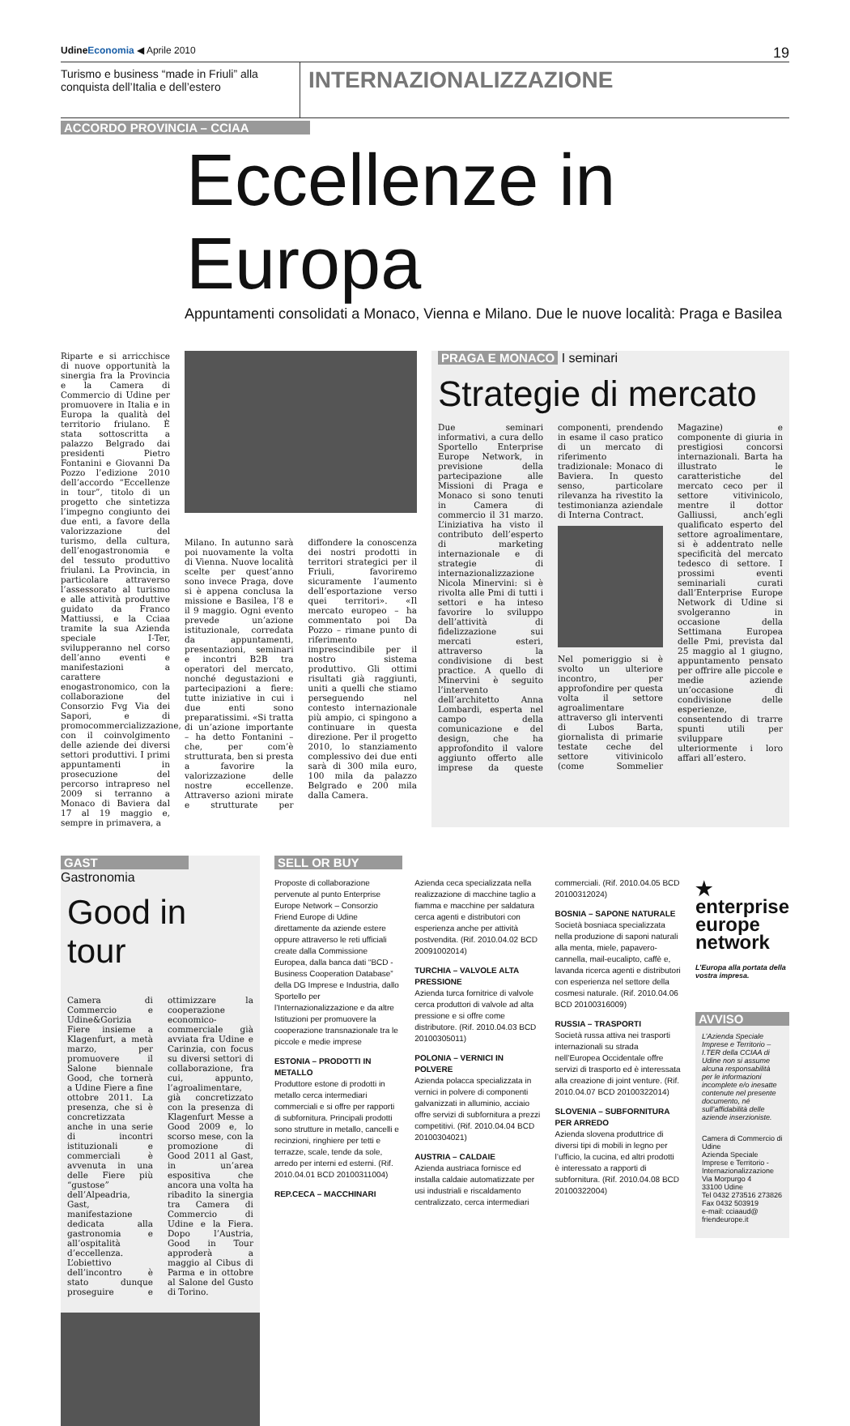UdineEconomia ◀ Aprile 2010 19
Turismo e business “made in Friuli” alla conquista dell’Italia e dell’estero
INTERNAZIONALIZZAZIONE
ACCORDO PROVINCIA – CCIAA
Eccellenze in Europa
Appuntamenti consolidati a Monaco, Vienna e Milano. Due le nuove località: Praga e Basilea
Riparte e si arricchisce di nuove opportunità la sinergia fra la Provincia e la Camera di Commercio di Udine per promuovere in Italia e in Europa la qualità del territorio friulano. È stata sottoscritta a palazzo Belgrado dai presidenti Pietro Fontanini e Giovanni Da Pozzo l’edizione 2010 dell’accordo “Eccellenze in tour”, titolo di un progetto che sintetizza l’impegno congiunto dei due enti, a favore della valorizzazione del turismo, della cultura, dell’enogastronomia e del tessuto produttivo friulani. La Provincia, in particolare attraverso l’assessorato al turismo e alle attività produttive guidato da Franco Mattiussi, e la Cciaa tramite la sua Azienda speciale I-Ter, svilupperanno nel corso dell’anno eventi e manifestazioni a carattere enogastronomico, con la collaborazione del Consorzio Fvg Via dei Sapori, e di promocommercializzazione, con il coinvolgimento delle aziende dei diversi settori produttivi. I primi appuntamenti in prosecuzione del percorso intrapreso nel 2009 si terranno a Monaco di Baviera dal 17 al 19 maggio e, sempre in primavera, a
Milano. In autunno sarà poi nuovamente la volta di Vienna. Nuove località scelte per quest’anno sono invece Praga, dove si è appena conclusa la missione e Basilea, l’8 e il 9 maggio. Ogni evento prevede un’azione istituzionale, corredata da appuntamenti, presentazioni, seminari e incontri B2B tra operatori del mercato, nonché degustazioni e partecipazioni a fiere: tutte iniziative in cui i due enti sono preparatissimi. «Si tratta di un’azione importante – ha detto Fontanini – che, per com’è strutturata, ben si presta a favorire la valorizzazione delle nostre eccellenze. Attraverso azioni mirate e strutturate per diffondere la conoscenza dei nostri prodotti in territori strategici per il Friuli, favoriremo sicuramente l’aumento dell’esportazione verso quei territori». «Il mercato europeo – ha commentato poi Da Pozzo – rimane punto di riferimento imprescindibile per il nostro sistema produttivo. Gli ottimi risultati già raggiunti, uniti a quelli che stiamo perseguendo nel contesto internazionale più ampio, ci spingono a continuare in questa direzione. Per il progetto 2010, lo stanziamento complessivo dei due enti sarà di 300 mila euro, 100 mila da palazzo Belgrado e 200 mila dalla Camera.
PRAGA E MONACO I seminari
Strategie di mercato
Due seminari informativi, a cura dello Sportello Enterprise Europe Network, in previsione della partecipazione alle Missioni di Praga e Monaco si sono tenuti in Camera di commercio il 31 marzo. L’iniziativa ha visto il contributo dell’esperto di marketing internazionale e di strategie di internazionalizzazione Nicola Minervini: si è rivolta alle Pmi di tutti i settori e ha inteso favorire lo sviluppo dell’attività di fidelizzazione sui mercati esteri, attraverso la condivisione di best practice. A quello di Minervini è seguito l’intervento dell’architetto Anna Lombardi, esperta nel campo della comunicazione e del design, che ha approfondito il valore aggiunto offerto alle imprese da queste componenti, prendendo in esame il caso pratico di un mercato di riferimento tradizionale: Monaco di Baviera. In questo senso, particolare rilevanza ha rivestito la testimonianza aziendale di Interna Contract.
Nel pomeriggio si è svolto un ulteriore incontro, per approfondire per questa volta il settore agroalimentare attraverso gli interventi di Lubos Barta, giornalista di primarie testate ceche del settore vitivinicolo (come Sommelier Magazine) e componente di giuria in prestigiosi concorsi internazionali. Barta ha illustrato le caratteristiche del mercato ceco per il settore vitivinicolo, mentre il dottor Galliussi, anch’egli qualificato esperto del settore agroalimentare, si è addentrato nelle specificità del mercato tedesco di settore. I prossimi eventi seminariali curati dall’Enterprise Europe Network di Udine si svolgeranno in occasione della Settimana Europea delle Pmi, prevista dal 25 maggio al 1 giugno, appuntamento pensato per offrire alle piccole e medie aziende un’occasione di condivisione delle esperienze, consentendo di trarre spunti utili per sviluppare ulteriormente i loro affari all’estero.
GAST Gastronomia
Good in tour
Camera di Commercio e Udine&Gorizia Fiere insieme a Klagenfurt, a metà marzo, per promuovere il Salone biennale Good, che tornerà a Udine Fiere a fine ottobre 2011. La presenza, che si è concretizzata anche in una serie di incontri istituzionali e commerciali è avvenuta in una delle Fiere più “gustose” dell’Alpeadria, Gast, manifestazione dedicata alla gastronomia e all’ospitalità d’eccellenza. L’obiettivo dell’incontro è stato dunque proseguire e ottimizzare la cooperazione economico-commerciale già avviata fra Udine e Carinzia, con focus su diversi settori di collaborazione, fra cui, appunto, l’agroalimentare, già concretizzato con la presenza di Klagenfurt Messe a Good 2009 e, lo scorso mese, con la promozione di Good 2011 al Gast, in un’area espositiva che ancora una volta ha ribadito la sinergia tra Camera di Commercio di Udine e la Fiera. Dopo l’Austria, Good in Tour approderà a maggio al Cibus di Parma e in ottobre al Salone del Gusto di Torino.
SELL OR BUY
Proposte di collaborazione pervenute al punto Enterprise Europe Network – Consorzio Friend Europe di Udine direttamente da aziende estere oppure attraverso le reti ufficiali create dalla Commissione Europea, dalla banca dati “BCD - Business Cooperation Database” della DG Imprese e Industria, dallo Sportello per l’Internazionalizzazione e da altre Istituzioni per promuovere la cooperazione transnazionale tra le piccole e medie imprese
ESTONIA – PRODOTTI IN METALLO
Produttore estone di prodotti in metallo cerca intermediari commerciali e si offre per rapporti di subfornitura. Principali prodotti sono strutture in metallo, cancelli e recinzioni, ringhiere per tetti e terrazze, scale, tende da sole, arredo per interni ed esterni. (Rif. 2010.04.01 BCD 20100311004)
REP.CECA – MACCHINARI
Azienda ceca specializzata nella realizzazione di macchine taglio a fiamma e macchine per saldatura cerca agenti e distributori con esperienza anche per attività postvendita. (Rif. 2010.04.02 BCD 20091002014)
TURCHIA – VALVOLE ALTA PRESSIONE
Azienda turca fornitrice di valvole cerca produttori di valvole ad alta pressione e si offre come distributore. (Rif. 2010.04.03 BCD 20100305011)
POLONIA – VERNICI IN POLVERE
Azienda polacca specializzata in vernici in polvere di componenti galvanizzati in alluminio, acciaio offre servizi di subfornitura a prezzi competitivi. (Rif. 2010.04.04 BCD 20100304021)
AUSTRIA – CALDAIE
Azienda austriaca fornisce ed installa caldaie automatizzate per usi industriali e riscaldamento centralizzato, cerca intermediari commerciali. (Rif. 2010.04.05 BCD 20100312024)
BOSNIA – SAPONE NATURALE
Società bosniaca specializzata nella produzione di saponi naturali alla menta, miele, papavero-cannella, mail-eucalipto, caffè e, lavanda ricerca agenti e distributori con esperienza nel settore della cosmesi naturale. (Rif. 2010.04.06 BCD 20100316009)
RUSSIA – TRASPORTI
Società russa attiva nei trasporti internazionali su strada nell’Europea Occidentale offre servizi di trasporto ed è interessata alla creazione di joint venture. (Rif. 2010.04.07 BCD 20100322014)
SLOVENIA – SUBFORNITURA PER ARREDO
Azienda slovena produttrice di diversi tipi di mobili in legno per l’ufficio, la cucina, ed altri prodotti è interessato a rapporti di subfornitura. (Rif. 2010.04.08 BCD 20100322004)
★ enterprise europe network
L’Europa alla portata della vostra impresa.
AVVISO
L’Azienda Speciale Imprese e Territorio – I.TER della CCIAA di Udine non si assume alcuna responsabilità per le informazioni incomplete e/o inesatte contenute nel presente documento, né sull’affidabilità delle aziende inserzioniste.
Camera di Commercio di Udine
Azienda Speciale Imprese e Territorio - Internazionalizzazione
Via Morpurgo 4
33100 Udine
Tel 0432 273516 273826
Fax 0432 503919
e-mail: cciaaud@ friendeurope.it